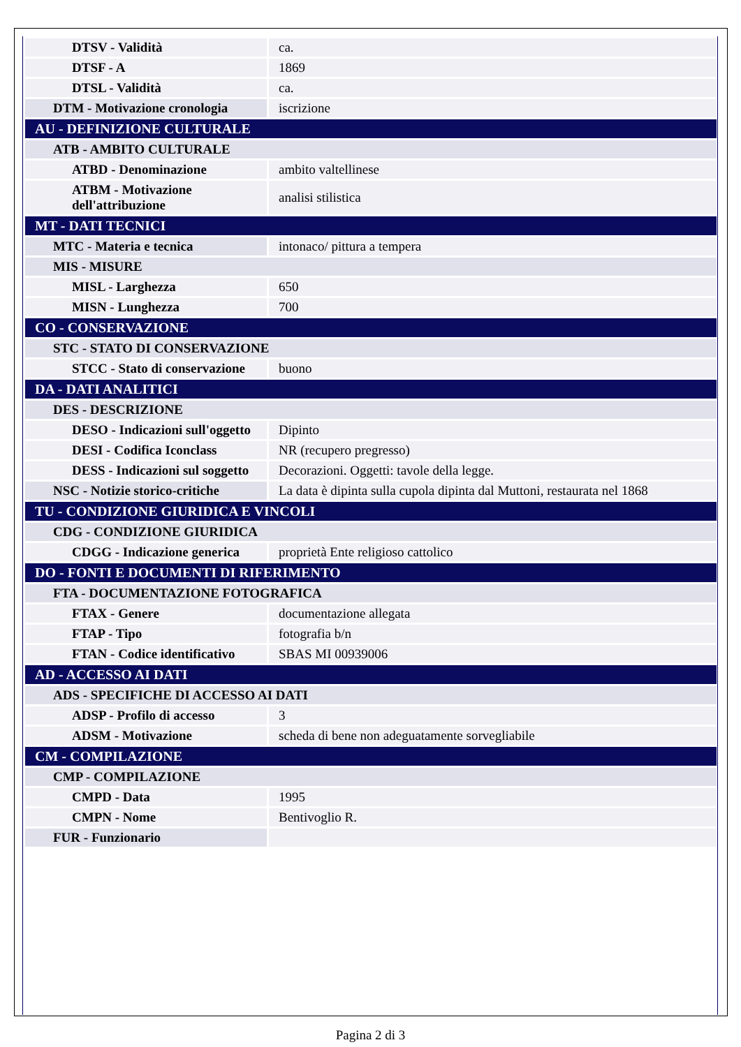| DTSV - Validità | ca. |
| DTSF - A | 1869 |
| DTSL - Validità | ca. |
| DTM - Motivazione cronologia | iscrizione |
| AU - DEFINIZIONE CULTURALE | |
| ATB - AMBITO CULTURALE | |
| ATBD - Denominazione | ambito valtellinese |
| ATBM - Motivazione dell'attribuzione | analisi stilistica |
| MT - DATI TECNICI | |
| MTC - Materia e tecnica | intonaco/ pittura a tempera |
| MIS - MISURE | |
| MISL - Larghezza | 650 |
| MISN - Lunghezza | 700 |
| CO - CONSERVAZIONE | |
| STC - STATO DI CONSERVAZIONE | |
| STCC - Stato di conservazione | buono |
| DA - DATI ANALITICI | |
| DES - DESCRIZIONE | |
| DESO - Indicazioni sull'oggetto | Dipinto |
| DESI - Codifica Iconclass | NR (recupero pregresso) |
| DESS - Indicazioni sul soggetto | Decorazioni. Oggetti: tavole della legge. |
| NSC - Notizie storico-critiche | La data è dipinta sulla cupola dipinta dal Muttoni, restaurata nel 1868 |
| TU - CONDIZIONE GIURIDICA E VINCOLI | |
| CDG - CONDIZIONE GIURIDICA | |
| CDGG - Indicazione generica | proprietà Ente religioso cattolico |
| DO - FONTI E DOCUMENTI DI RIFERIMENTO | |
| FTA - DOCUMENTAZIONE FOTOGRAFICA | |
| FTAX - Genere | documentazione allegata |
| FTAP - Tipo | fotografia b/n |
| FTAN - Codice identificativo | SBAS MI 00939006 |
| AD - ACCESSO AI DATI | |
| ADS - SPECIFICHE DI ACCESSO AI DATI | |
| ADSP - Profilo di accesso | 3 |
| ADSM - Motivazione | scheda di bene non adeguatamente sorvegliabile |
| CM - COMPILAZIONE | |
| CMP - COMPILAZIONE | |
| CMPD - Data | 1995 |
| CMPN - Nome | Bentivoglio R. |
| FUR - Funzionario | |
Pagina 2 di 3